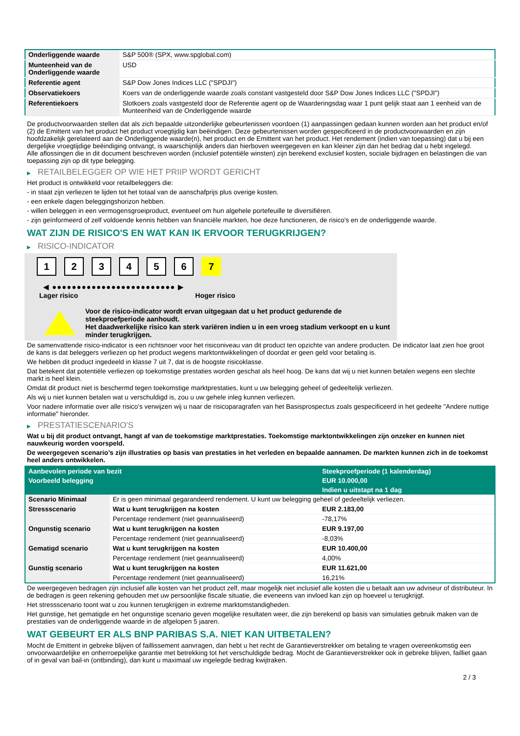| Onderliggende waarde | S&P 500® (SPX, www.spglobal.com) |
| Munteenheid van de Onderliggende waarde | USD |
| Referentie agent | S&P Dow Jones Indices LLC ("SPDJI") |
| Observatiekoers | Koers van de onderliggende waarde zoals constant vastgesteld door S&P Dow Jones Indices LLC ("SPDJI") |
| Referentiekoers | Slotkoers zoals vastgesteld door de Referentie agent op de Waarderingsdag waar 1 punt gelijk staat aan 1 eenheid van de Munteenheid van de Onderliggende waarde |
De productvoorwaarden stellen dat als zich bepaalde uitzonderlijke gebeurtenissen voordoen (1) aanpassingen gedaan kunnen worden aan het product en/of (2) de Emittent van het product het product vroegtijdig kan beëindigen. Deze gebeurtenissen worden gespecificeerd in de productvoorwaarden en zijn hoofdzakelijk gerelateerd aan de Onderliggende waarde(n), het product en de Emittent van het product. Het rendement (indien van toepassing) dat u bij een dergelijke vroegtijdige beëindiging ontvangt, is waarschijnlijk anders dan hierboven weergegeven en kan kleiner zijn dan het bedrag dat u hebt ingelegd.
Alle aflossingen die in dit document beschreven worden (inclusief potentiële winsten) zijn berekend exclusief kosten, sociale bijdragen en belastingen die van toepassing zijn op dit type belegging.
▶ RETAILBELEGGER OP WIE HET PRIIP WORDT GERICHT
Het product is ontwikkeld voor retailbeleggers die:
- in staat zijn verliezen te lijden tot het totaal van de aanschafprijs plus overige kosten.
- een enkele dagen beleggingshorizon hebben.
- willen beleggen in een vermogensgroeiproduct, eventueel om hun algehele portefeuille te diversifiëren.
- zijn geïnformeerd of zelf voldoende kennis hebben van financiële markten, hoe deze functioneren, de risico's en de onderliggende waarde.
WAT ZIJN DE RISICO'S EN WAT KAN IK ERVOOR TERUGKRIJGEN?
▶ RISICO-INDICATOR
1 2 3 4 5 6 7
◀ ●●●●●●●●●●●●●●●●●●●●●●●●● ▶
Lager risico Hoger risico
Voor de risico-indicator wordt ervan uitgegaan dat u het product gedurende de steekproefperiode aanhoudt.
Het daadwerkelijke risico kan sterk variëren indien u in een vroeg stadium verkoopt en u kunt minder terugkrijgen.
De samenvattende risico-indicator is een richtsnoer voor het risiconiveau van dit product ten opzichte van andere producten. De indicator laat zien hoe groot de kans is dat beleggers verliezen op het product wegens marktontwikkelingen of doordat er geen geld voor betaling is.
We hebben dit product ingedeeld in klasse 7 uit 7, dat is de hoogste risicoklasse.
Dat betekent dat potentiële verliezen op toekomstige prestaties worden geschat als heel hoog. De kans dat wij u niet kunnen betalen wegens een slechte markt is heel klein.
Omdat dit product niet is beschermd tegen toekomstige marktprestaties, kunt u uw belegging geheel of gedeeltelijk verliezen.
Als wij u niet kunnen betalen wat u verschuldigd is, zou u uw gehele inleg kunnen verliezen.
Voor nadere informatie over alle risico's verwijzen wij u naar de risicoparagrafen van het Basisprospectus zoals gespecificeerd in het gedeelte "Andere nuttige informatie" hieronder.
▶ PRESTATIESCENARIO'S
Wat u bij dit product ontvangt, hangt af van de toekomstige marktprestaties. Toekomstige marktontwikkelingen zijn onzeker en kunnen niet nauwkeurig worden voorspeld.
De weergegeven scenario’s zijn illustraties op basis van prestaties in het verleden en bepaalde aannamen. De markten kunnen zich in de toekomst heel anders ontwikkelen.
| Aanbevolen periode van bezit | | Steekproefperiode (1 kalenderdag) |
| --- | --- | --- |
| Voorbeeld belegging | | EUR 10.000,00 |
| | | Indien u uitstapt na 1 dag |
| Scenario Minimaal | Er is geen minimaal gegarandeerd rendement. U kunt uw belegging geheel of gedeeltelijk verliezen. | |
| Stressscenario | Wat u kunt terugkrijgen na kosten | EUR 2.183,00 |
| | Percentage rendement (niet geannualiseerd) | -78,17% |
| Ongunstig scenario | Wat u kunt terugkrijgen na kosten | EUR 9.197,00 |
| | Percentage rendement (niet geannualiseerd) | -8,03% |
| Gematigd scenario | Wat u kunt terugkrijgen na kosten | EUR 10.400,00 |
| | Percentage rendement (niet geannualiseerd) | 4,00% |
| Gunstig scenario | Wat u kunt terugkrijgen na kosten | EUR 11.621,00 |
| | Percentage rendement (niet geannualiseerd) | 16,21% |
De weergegeven bedragen zijn inclusief alle kosten van het product zelf, maar mogelijk niet inclusief alle kosten die u betaalt aan uw adviseur of distributeur. In de bedragen is geen rekening gehouden met uw persoonlijke fiscale situatie, die eveneens van invloed kan zijn op hoeveel u terugkrijgt.
Het stressscenario toont wat u zou kunnen terugkrijgen in extreme marktomstandigheden.
Het gunstige, het gematigde en het ongunstige scenario geven mogelijke resultaten weer, die zijn berekend op basis van simulaties gebruik maken van de prestaties van de onderliggende waarde in de afgelopen 5 jaaren.
WAT GEBEURT ER ALS BNP PARIBAS S.A. NIET KAN UITBETALEN?
Mocht de Emittent in gebreke blijven of faillissement aanvragen, dan hebt u het recht de Garantieverstrekker om betaling te vragen overeenkomstig een onvoorwaardelijke en onherroepelijke garantie met betrekking tot het verschuldigde bedrag. Mocht de Garantieverstrekker ook in gebreke blijven, failliet gaan of in geval van bail-in (ontbinding), dan kunt u maximaal uw ingelegde bedrag kwijtraken.
2 / 3